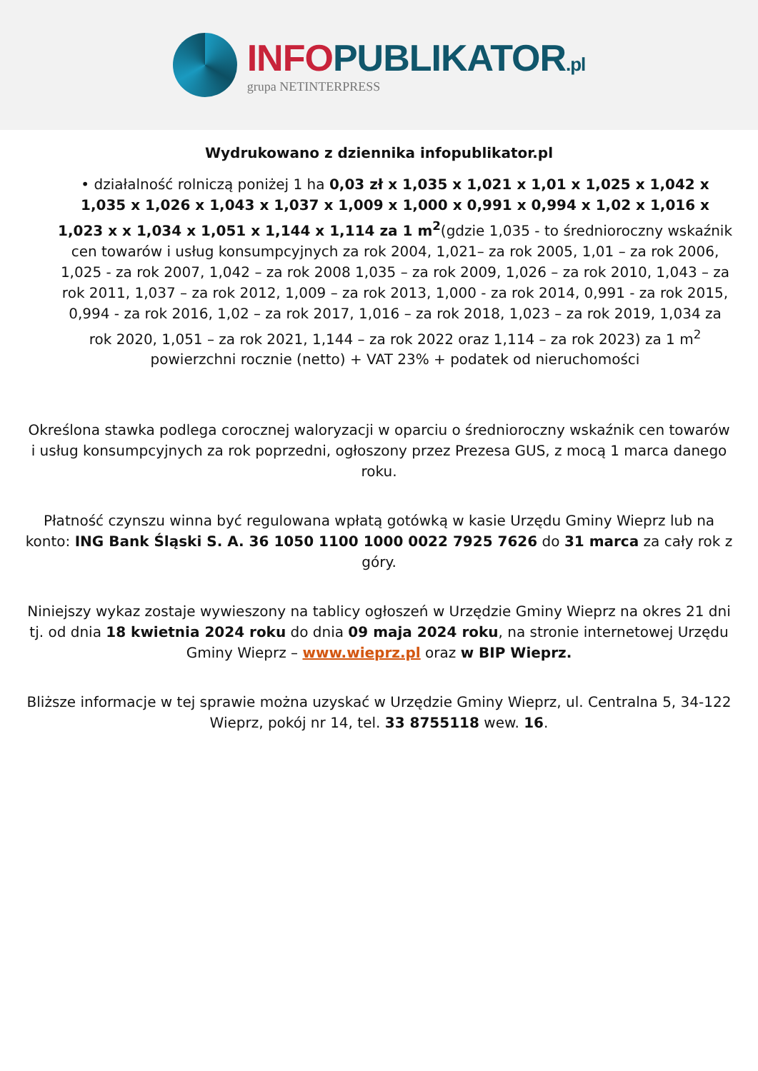INFO PUBLIKATOR.pl
grupa NETINTERPRESS
Wydrukowano z dziennika infopublikator.pl
• działalność rolniczą poniżej 1 ha 0,03 zł x 1,035 x 1,021 x 1,01 x 1,025 x 1,042 x 1,035 x 1,026 x 1,043 x 1,037 x 1,009 x 1,000 x 0,991 x 0,994 x 1,02 x 1,016 x 1,023 x x 1,034 x 1,051 x 1,144 x 1,114 za 1 m<sup>2</sup>(gdzie 1,035 - to średnioroczny wskaźnik cen towarów i usług konsumpcyjnych za rok 2004, 1,021– za rok 2005, 1,01 – za rok 2006, 1,025 - za rok 2007, 1,042 – za rok 2008 1,035 – za rok 2009, 1,026 – za rok 2010, 1,043 – za rok 2011, 1,037 – za rok 2012, 1,009 – za rok 2013, 1,000 - za rok 2014, 0,991 - za rok 2015, 0,994 - za rok 2016, 1,02 – za rok 2017, 1,016 – za rok 2018, 1,023 – za rok 2019, 1,034 za rok 2020, 1,051 – za rok 2021, 1,144 – za rok 2022 oraz 1,114 – za rok 2023) za 1 m<sup>2</sup> powierzchni rocznie (netto) + VAT 23% + podatek od nieruchomości
Określona stawka podlega corocznej waloryzacji w oparciu o średnioroczny wskaźnik cen towarów i usług konsumpcyjnych za rok poprzedni, ogłoszony przez Prezesa GUS, z mocą 1 marca danego roku.
Płatność czynszu winna być regulowana wpłatą gotówką w kasie Urzędu Gminy Wieprz lub na konto: ING Bank Śląski S. A. 36 1050 1100 1000 0022 7925 7626 do 31 marca za cały rok z góry.
Niniejszy wykaz zostaje wywieszony na tablicy ogłoszeń w Urzędzie Gminy Wieprz na okres 21 dni tj. od dnia 18 kwietnia 2024 roku do dnia 09 maja 2024 roku, na stronie internetowej Urzędu Gminy Wieprz – www.wieprz.pl oraz w BIP Wieprz.
Bliższe informacje w tej sprawie można uzyskać w Urzędzie Gminy Wieprz, ul. Centralna 5, 34-122 Wieprz, pokój nr 14, tel. 33 8755118 wew. 16.